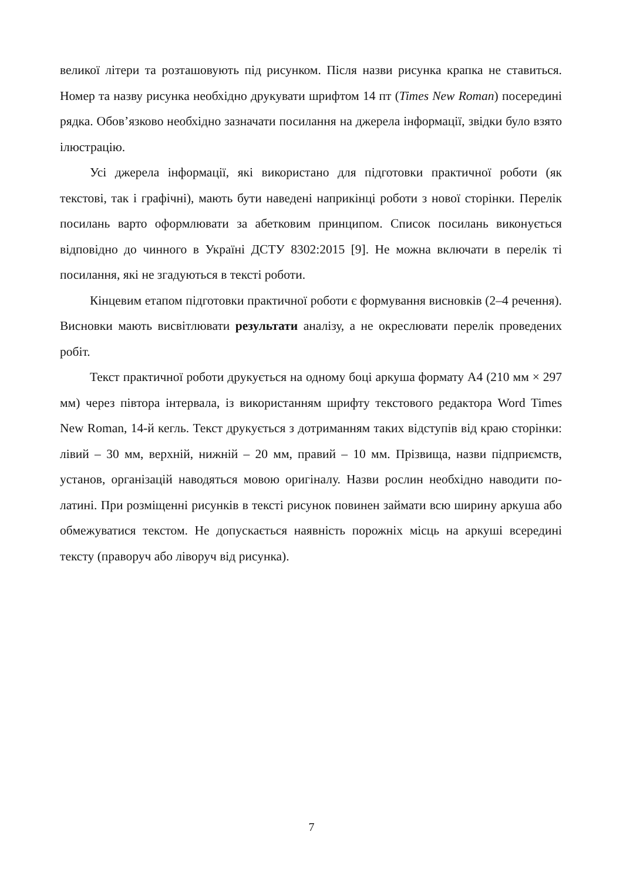великої літери та розташовують під рисунком. Після назви рисунка крапка не ставиться. Номер та назву рисунка необхідно друкувати шрифтом 14 пт (Times New Roman) посередині рядка. Обов’язково необхідно зазначати посилання на джерела інформації, звідки було взято ілюстрацію.
Усі джерела інформації, які використано для підготовки практичної роботи (як текстові, так і графічні), мають бути наведені наприкінці роботи з нової сторінки. Перелік посилань варто оформлювати за абетковим принципом. Список посилань виконується відповідно до чинного в Україні ДСТУ 8302:2015 [9]. Не можна включати в перелік ті посилання, які не згадуються в тексті роботи.
Кінцевим етапом підготовки практичної роботи є формування висновків (2–4 речення). Висновки мають висвітлювати результати аналізу, а не окреслювати перелік проведених робіт.
Текст практичної роботи друкується на одному боці аркуша формату А4 (210 мм × 297 мм) через півтора інтервала, із використанням шрифту текстового редактора Word Times New Roman, 14-й кегль. Текст друкується з дотриманням таких відступів від краю сторінки: лівий – 30 мм, верхній, нижній – 20 мм, правий – 10 мм. Прізвища, назви підприємств, установ, організацій наводяться мовою оригіналу. Назви рослин необхідно наводити по-латині. При розміщенні рисунків в тексті рисунок повинен займати всю ширину аркуша або обмежуватися текстом. Не допускається наявність порожніх місць на аркуші всередині тексту (праворуч або ліворуч від рисунка).
7